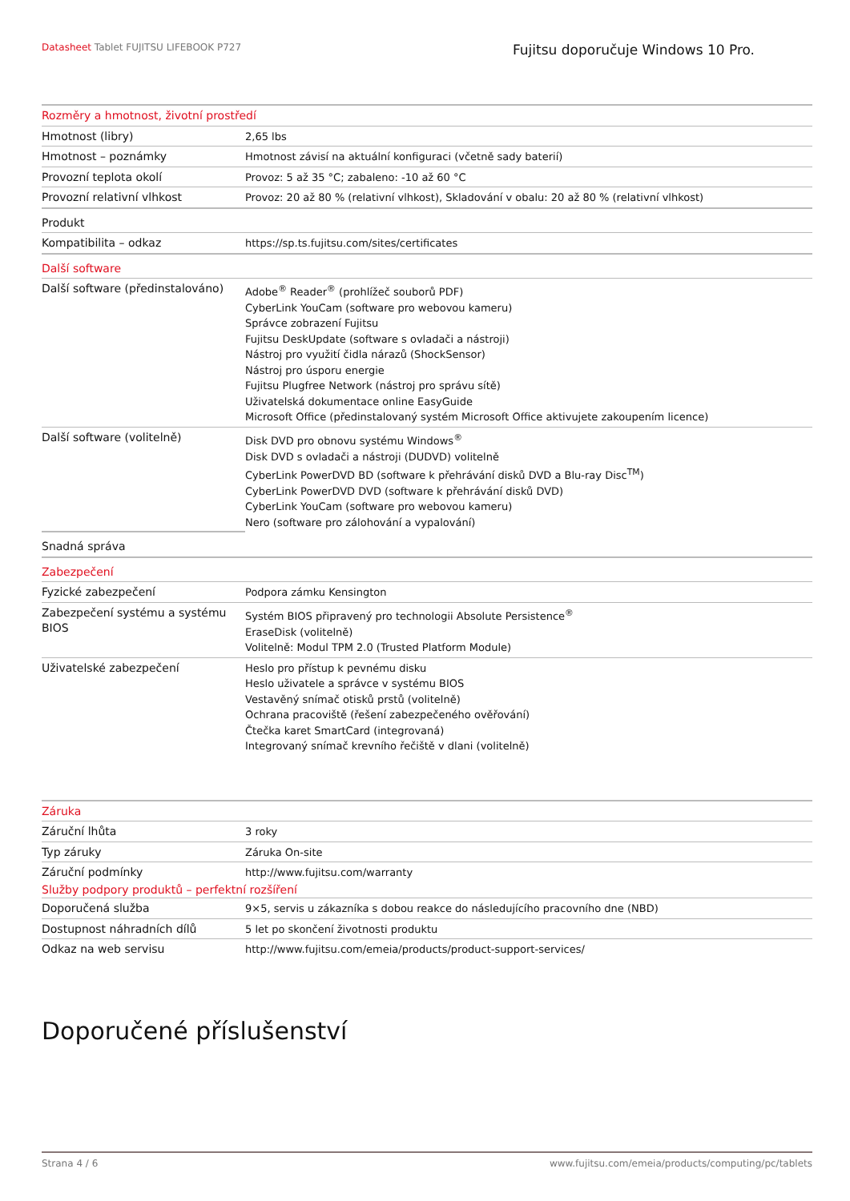Datasheet Tablet FUJITSU LIFEBOOK P727
Fujitsu doporučuje Windows 10 Pro.
| Rozměry a hmotnost, životní prostředí | |
| Hmotnost (libry) | 2,65 lbs |
| Hmotnost – poznámky | Hmotnost závisí na aktuální konfiguraci (včetně sady baterií) |
| Provozní teplota okolí | Provoz: 5 až 35 °C; zabaleno: -10 až 60 °C |
| Provozní relativní vlhkost | Provoz: 20 až 80 % (relativní vlhkost), Skladování v obalu: 20 až 80 % (relativní vlhkost) |
| Produkt | |
| Kompatibilita – odkaz | https://sp.ts.fujitsu.com/sites/certificates |
| Další software | |
| Další software (předinstalováno) | Adobe<sup>®</sup> Reader<sup>®</sup> (prohlížeč souborů PDF) CyberLink YouCam (software pro webovou kameru) Správce zobrazení Fujitsu Fujitsu DeskUpdate (software s ovladači a nástroji) Nástroj pro využití čidla nárazů (ShockSensor) Nástroj pro úsporu energie Fujitsu Plugfree Network (nástroj pro správu sítě) Uživatelská dokumentace online EasyGuide Microsoft Office (předinstalovaný systém Microsoft Office aktivujete zakoupením licence) |
| Další software (volitelně) | Disk DVD pro obnovu systému Windows<sup>®</sup> Disk DVD s ovladači a nástroji (DUDVD) volitelně CyberLink PowerDVD BD (software k přehrávání disků DVD a Blu-ray Disc<sup>TM</sup>) CyberLink PowerDVD DVD (software k přehrávání disků DVD) CyberLink YouCam (software pro webovou kameru) Nero (software pro zálohování a vypalování) |
| Snadná správa | |
| Zabezpečení | |
| Fyzické zabezpečení | Podpora zámku Kensington |
| Zabezpečení systému a systému BIOS | Systém BIOS připravený pro technologii Absolute Persistence<sup>®</sup> EraseDisk (volitelně) Volitelně: Modul TPM 2.0 (Trusted Platform Module) |
| Uživatelské zabezpečení | Heslo pro přístup k pevnému disku Heslo uživatele a správce v systému BIOS Vestavěný snímač otisků prstů (volitelně) Ochrana pracoviště (řešení zabezpečeného ověřování) Čtečka karet SmartCard (integrovaná) Integrovaný snímač krevního řečiště v dlani (volitelně) |
| Záruka | |
| Záruční lhůta | 3 roky |
| Typ záruky | Záruka On-site |
| Záruční podmínky | http://www.fujitsu.com/warranty |
| Služby podpory produktů – perfektní rozšíření | |
| Doporučená služba | 9×5, servis u zákazníka s dobou reakce do následujícího pracovního dne (NBD) |
| Dostupnost náhradních dílů | 5 let po skončení životnosti produktu |
| Odkaz na web servisu | http://www.fujitsu.com/emeia/products/product-support-services/ |
Doporučené příslušenství
Strana 4 / 6 www.fujitsu.com/emeia/products/computing/pc/tablets